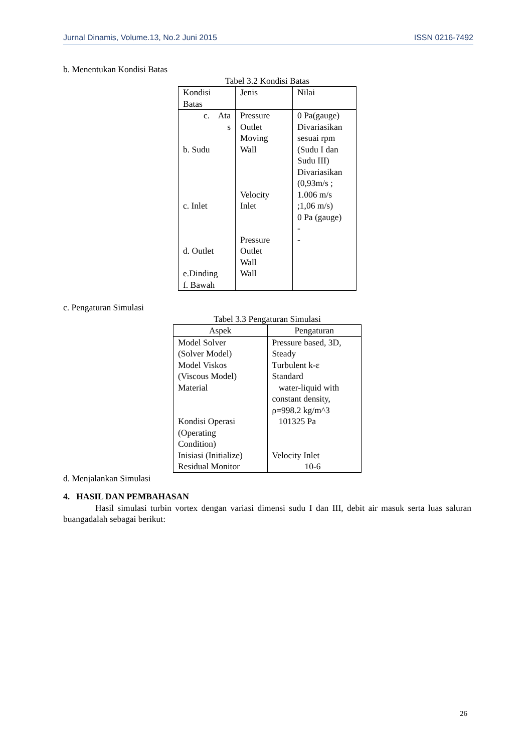Jurnal Dinamis, Volume.13, No.2 Juni 2015 ISSN 0216-7492
b. Menentukan Kondisi Batas
Tabel 3.2 Kondisi Batas
| Kondisi Batas | Jenis | Nilai |
| --- | --- | --- |
| c. Ata s b. Sudu c. Inlet d. Outlet e.Dinding f. Bawah | Pressure Outlet Moving Wall Velocity Inlet Pressure Outlet Wall Wall | 0 Pa(gauge) Divariasikan sesuai rpm (Sudu I dan Sudu III) Divariasikan (0,93m/s ; 1.006 m/s ;1,06 m/s) 0 Pa (gauge) - - |
c. Pengaturan Simulasi
Tabel 3.3 Pengaturan Simulasi
| Aspek | Pengaturan |
| --- | --- |
| Model Solver (Solver Model) Model Viskos (Viscous Model) Material Kondisi Operasi (Operating Condition) Inisiasi (Initialize) Residual Monitor | Pressure based, 3D, Steady Turbulent k-ε Standard water-liquid with constant density, ρ=998.2 kg/m^3 101325 Pa Velocity Inlet 10-6 |
d. Menjalankan Simulasi
4. HASIL DAN PEMBAHASAN
Hasil simulasi turbin vortex dengan variasi dimensi sudu I dan III, debit air masuk serta luas saluran buangadalah sebagai berikut:
26